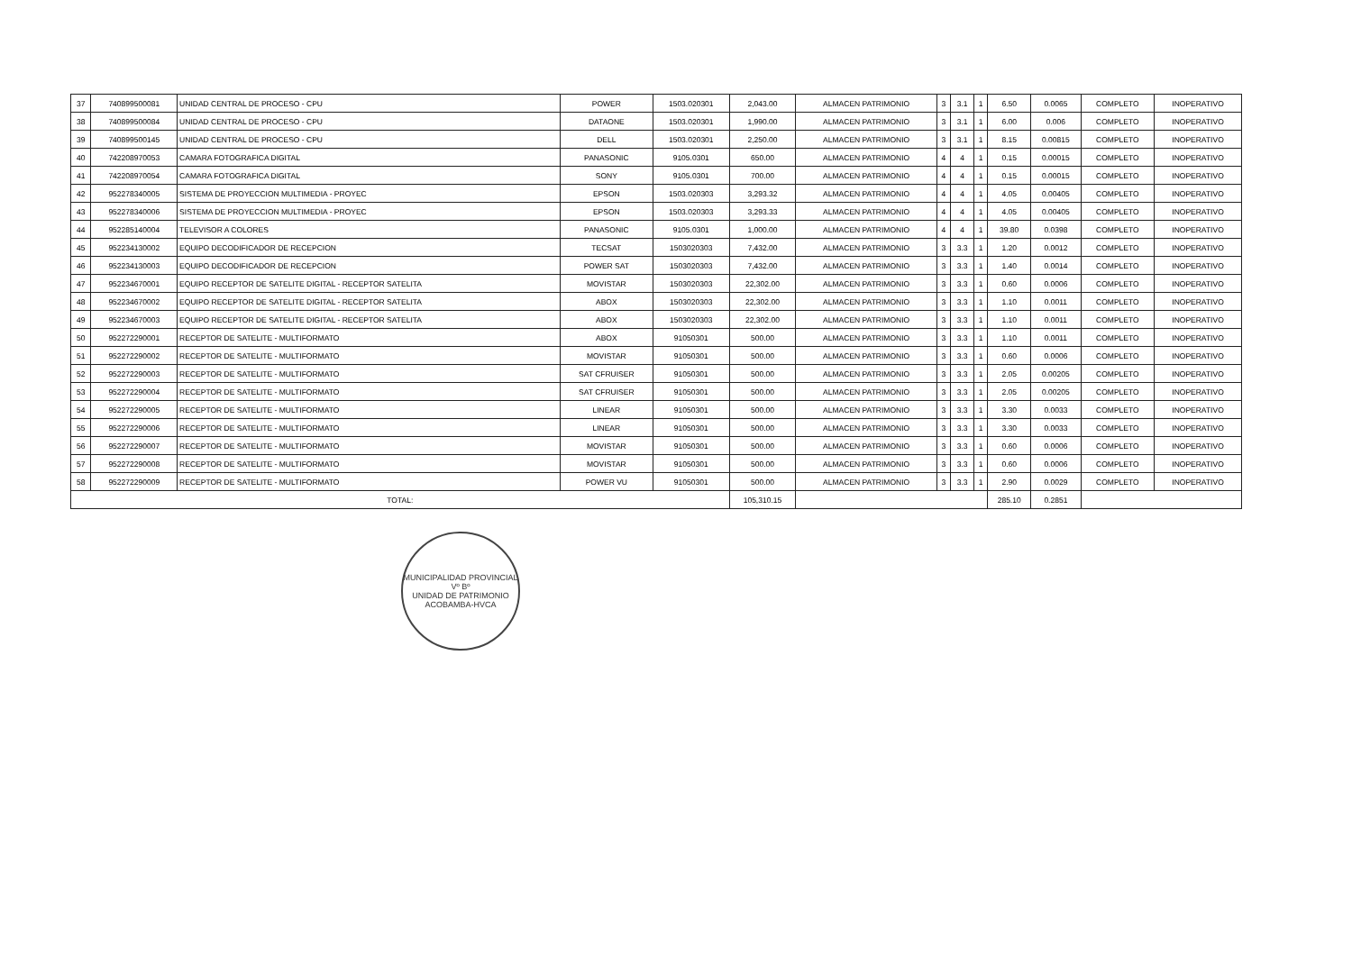| 37 | 740899500081 | UNIDAD CENTRAL DE PROCESO - CPU | POWER | 1503.020301 | 2,043.00 | ALMACEN PATRIMONIO | 3 | 3.1 | 1 | 6.50 | 0.0065 | COMPLETO | INOPERATIVO |
| 38 | 740899500084 | UNIDAD CENTRAL DE PROCESO - CPU | DATAONE | 1503.020301 | 1,990.00 | ALMACEN PATRIMONIO | 3 | 3.1 | 1 | 6.00 | 0.006 | COMPLETO | INOPERATIVO |
| 39 | 740899500145 | UNIDAD CENTRAL DE PROCESO - CPU | DELL | 1503.020301 | 2,250.00 | ALMACEN PATRIMONIO | 3 | 3.1 | 1 | 8.15 | 0.00815 | COMPLETO | INOPERATIVO |
| 40 | 742208970053 | CAMARA FOTOGRAFICA DIGITAL | PANASONIC | 9105.0301 | 650.00 | ALMACEN PATRIMONIO | 4 | 4 | 1 | 0.15 | 0.00015 | COMPLETO | INOPERATIVO |
| 41 | 742208970054 | CAMARA FOTOGRAFICA DIGITAL | SONY | 9105.0301 | 700.00 | ALMACEN PATRIMONIO | 4 | 4 | 1 | 0.15 | 0.00015 | COMPLETO | INOPERATIVO |
| 42 | 952278340005 | SISTEMA DE PROYECCION MULTIMEDIA - PROYEC | EPSON | 1503.020303 | 3,293.32 | ALMACEN PATRIMONIO | 4 | 4 | 1 | 4.05 | 0.00405 | COMPLETO | INOPERATIVO |
| 43 | 952278340006 | SISTEMA DE PROYECCION MULTIMEDIA - PROYEC | EPSON | 1503.020303 | 3,293.33 | ALMACEN PATRIMONIO | 4 | 4 | 1 | 4.05 | 0.00405 | COMPLETO | INOPERATIVO |
| 44 | 952285140004 | TELEVISOR A COLORES | PANASONIC | 9105.0301 | 1,000.00 | ALMACEN PATRIMONIO | 4 | 4 | 1 | 39.80 | 0.0398 | COMPLETO | INOPERATIVO |
| 45 | 952234130002 | EQUIPO DECODIFICADOR DE RECEPCION | TECSAT | 1503020303 | 7,432.00 | ALMACEN PATRIMONIO | 3 | 3.3 | 1 | 1.20 | 0.0012 | COMPLETO | INOPERATIVO |
| 46 | 952234130003 | EQUIPO DECODIFICADOR DE RECEPCION | POWER SAT | 1503020303 | 7,432.00 | ALMACEN PATRIMONIO | 3 | 3.3 | 1 | 1.40 | 0.0014 | COMPLETO | INOPERATIVO |
| 47 | 952234670001 | EQUIPO RECEPTOR DE SATELITE DIGITAL - RECEPTOR SATELITA | MOVISTAR | 1503020303 | 22,302.00 | ALMACEN PATRIMONIO | 3 | 3.3 | 1 | 0.60 | 0.0006 | COMPLETO | INOPERATIVO |
| 48 | 952234670002 | EQUIPO RECEPTOR DE SATELITE DIGITAL - RECEPTOR SATELITA | ABOX | 1503020303 | 22,302.00 | ALMACEN PATRIMONIO | 3 | 3.3 | 1 | 1.10 | 0.0011 | COMPLETO | INOPERATIVO |
| 49 | 952234670003 | EQUIPO RECEPTOR DE SATELITE DIGITAL - RECEPTOR SATELITA | ABOX | 1503020303 | 22,302.00 | ALMACEN PATRIMONIO | 3 | 3.3 | 1 | 1.10 | 0.0011 | COMPLETO | INOPERATIVO |
| 50 | 952272290001 | RECEPTOR DE SATELITE - MULTIFORMATO | ABOX | 91050301 | 500.00 | ALMACEN PATRIMONIO | 3 | 3.3 | 1 | 1.10 | 0.0011 | COMPLETO | INOPERATIVO |
| 51 | 952272290002 | RECEPTOR DE SATELITE - MULTIFORMATO | MOVISTAR | 91050301 | 500.00 | ALMACEN PATRIMONIO | 3 | 3.3 | 1 | 0.60 | 0.0006 | COMPLETO | INOPERATIVO |
| 52 | 952272290003 | RECEPTOR DE SATELITE - MULTIFORMATO | SAT CFRUISER | 91050301 | 500.00 | ALMACEN PATRIMONIO | 3 | 3.3 | 1 | 2.05 | 0.00205 | COMPLETO | INOPERATIVO |
| 53 | 952272290004 | RECEPTOR DE SATELITE - MULTIFORMATO | SAT CFRUISER | 91050301 | 500.00 | ALMACEN PATRIMONIO | 3 | 3.3 | 1 | 2.05 | 0.00205 | COMPLETO | INOPERATIVO |
| 54 | 952272290005 | RECEPTOR DE SATELITE - MULTIFORMATO | LINEAR | 91050301 | 500.00 | ALMACEN PATRIMONIO | 3 | 3.3 | 1 | 3.30 | 0.0033 | COMPLETO | INOPERATIVO |
| 55 | 952272290006 | RECEPTOR DE SATELITE - MULTIFORMATO | LINEAR | 91050301 | 500.00 | ALMACEN PATRIMONIO | 3 | 3.3 | 1 | 3.30 | 0.0033 | COMPLETO | INOPERATIVO |
| 56 | 952272290007 | RECEPTOR DE SATELITE - MULTIFORMATO | MOVISTAR | 91050301 | 500.00 | ALMACEN PATRIMONIO | 3 | 3.3 | 1 | 0.60 | 0.0006 | COMPLETO | INOPERATIVO |
| 57 | 952272290008 | RECEPTOR DE SATELITE - MULTIFORMATO | MOVISTAR | 91050301 | 500.00 | ALMACEN PATRIMONIO | 3 | 3.3 | 1 | 0.60 | 0.0006 | COMPLETO | INOPERATIVO |
| 58 | 952272290009 | RECEPTOR DE SATELITE - MULTIFORMATO | POWER VU | 91050301 | 500.00 | ALMACEN PATRIMONIO | 3 | 3.3 | 1 | 2.90 | 0.0029 | COMPLETO | INOPERATIVO |
| TOTAL: | | | | | 105,310.15 | | | | | 285.10 | 0.2851 | | |
MUNICIPALIDAD PROVINCIAL
Vº Bº
UNIDAD DE PATRIMONIO
ACOBAMBA-HVCA